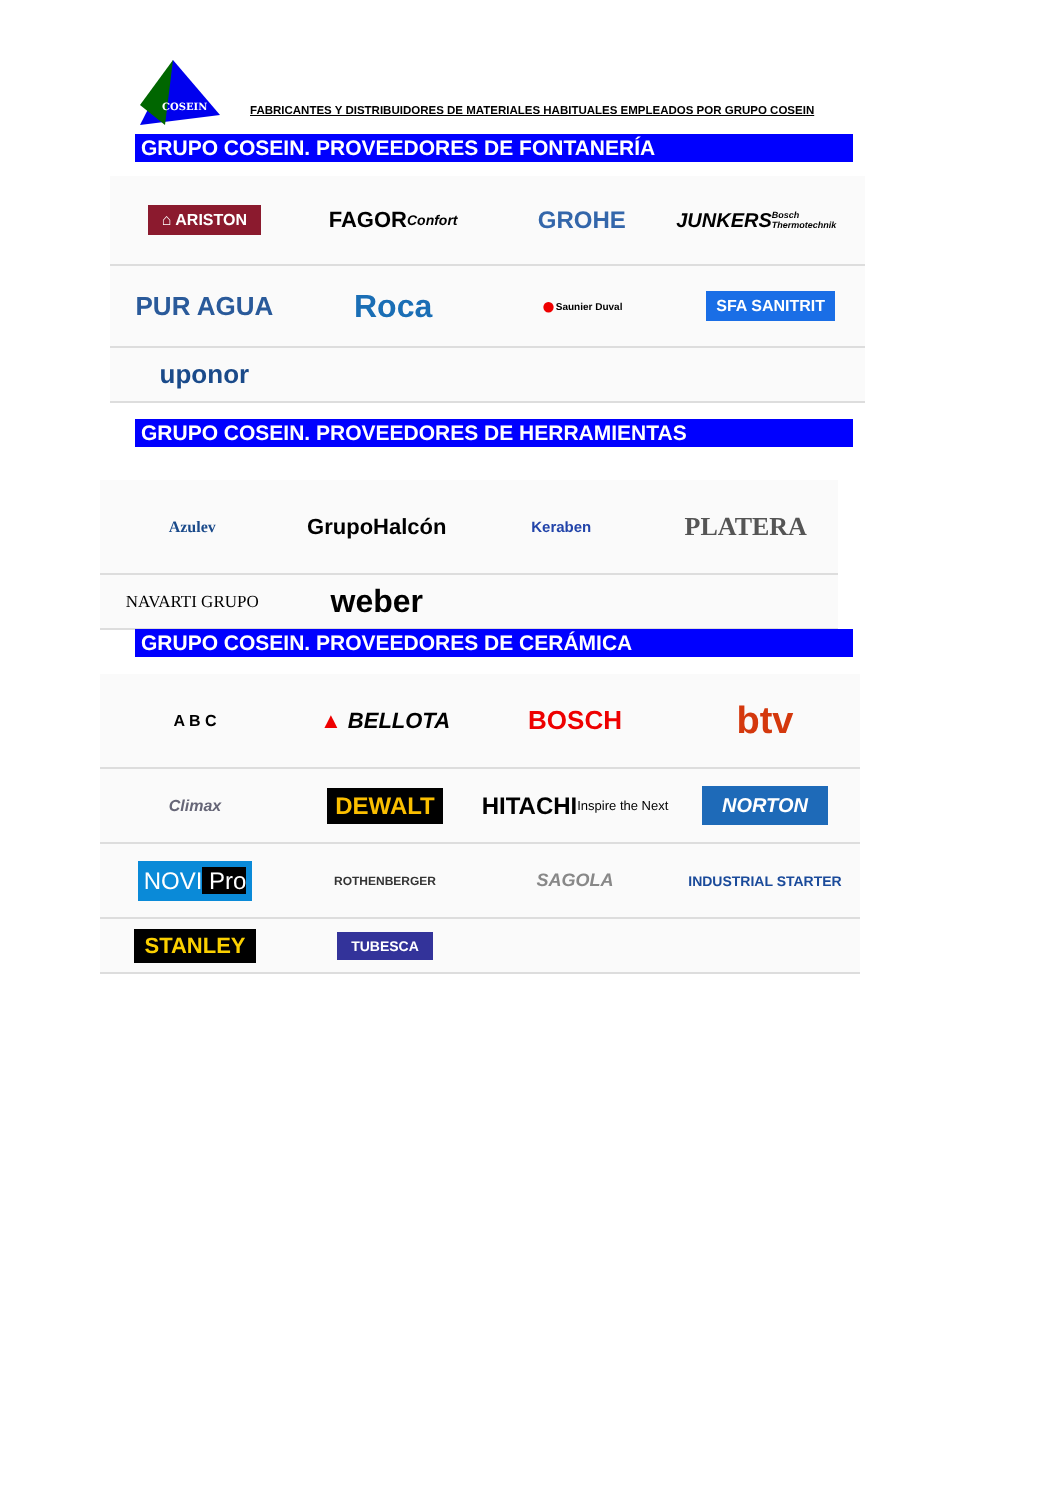COSEIN
FABRICANTES Y DISTRIBUIDORES DE MATERIALES HABITUALES EMPLEADOS POR GRUPO COSEIN
GRUPO COSEIN. PROVEEDORES DE FONTANERÍA
⌂ ARISTON
FAGOR Confort
GROHE
JUNKERS Bosch Thermotechnik
PUR AGUA
Roca
● Saunier Duval
SFA SANITRIT
uponor
GRUPO COSEIN. PROVEEDORES DE HERRAMIENTAS
Azulev
GrupoHalcón
Keraben
PLATERA
NAVARTI GRUPO
weber
GRUPO COSEIN. PROVEEDORES DE CERÁMICA
A B C
▲ BELLOTA
BOSCH
btv
Climax
DEWALT
HITACHI Inspire the Next
NORTON
NOVI Pro
ROTHENBERGER
SAGOLA
INDUSTRIAL STARTER
STANLEY
TUBESCA